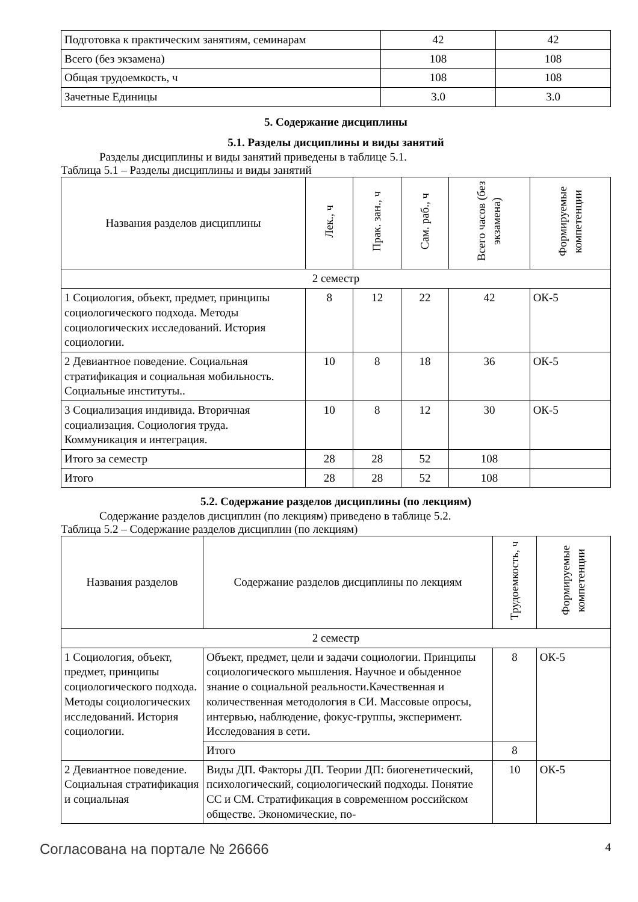| Подготовка к практическим занятиям, семинарам | 42 | 42 |
| Всего (без экзамена) | 108 | 108 |
| Общая трудоемкость, ч | 108 | 108 |
| Зачетные Единицы | 3.0 | 3.0 |
5. Содержание дисциплины
5.1. Разделы дисциплины и виды занятий
Разделы дисциплины и виды занятий приведены в таблице 5.1.
Таблица 5.1 – Разделы дисциплины и виды занятий
| Названия разделов дисциплины | Лек., ч | Прак. зан., ч | Сам. раб., ч | Всего часов (без экзамена) | Формируемые компетенции |
| --- | --- | --- | --- | --- | --- |
| 2 семестр | | | | | |
| 1 Социология, объект, предмет, принципы социологического подхода. Методы социологических исследований. История социологии. | 8 | 12 | 22 | 42 | ОК-5 |
| 2 Девиантное поведение. Социальная стратификация и социальная мобильность. Социальные институты.. | 10 | 8 | 18 | 36 | ОК-5 |
| 3 Социализация индивида. Вторичная социализация. Социология труда. Коммуникация и интеграция. | 10 | 8 | 12 | 30 | ОК-5 |
| Итого за семестр | 28 | 28 | 52 | 108 | |
| Итого | 28 | 28 | 52 | 108 | |
5.2. Содержание разделов дисциплины (по лекциям)
Содержание разделов дисциплин (по лекциям) приведено в таблице 5.2.
Таблица 5.2 – Содержание разделов дисциплин (по лекциям)
| Названия разделов | Содержание разделов дисциплины по лекциям | Трудоемкость, ч | Формируемые компетенции |
| --- | --- | --- | --- |
| 2 семестр | | | |
| 1 Социология, объект, предмет, принципы социологического подхода. Методы социологических исследований. История социологии. | Объект, предмет, цели и задачи социологии. Принципы социологического мышления. Научное и обыденное знание о социальной реальности.Качественная и количественная методология в СИ. Массовые опросы, интервью, наблюдение, фокус-группы, эксперимент. Исследования в сети. | 8 | ОК-5 |
| | Итого | 8 | |
| 2 Девиантное поведение. Социальная стратификация и социальная | Виды ДП. Факторы ДП. Теории ДП: биогенетический, психологический, социологический подходы. Понятие СС и СМ. Стратификация в современном российском обществе. Экономические, по- | 10 | ОК-5 |
Согласована на портале № 26666 4